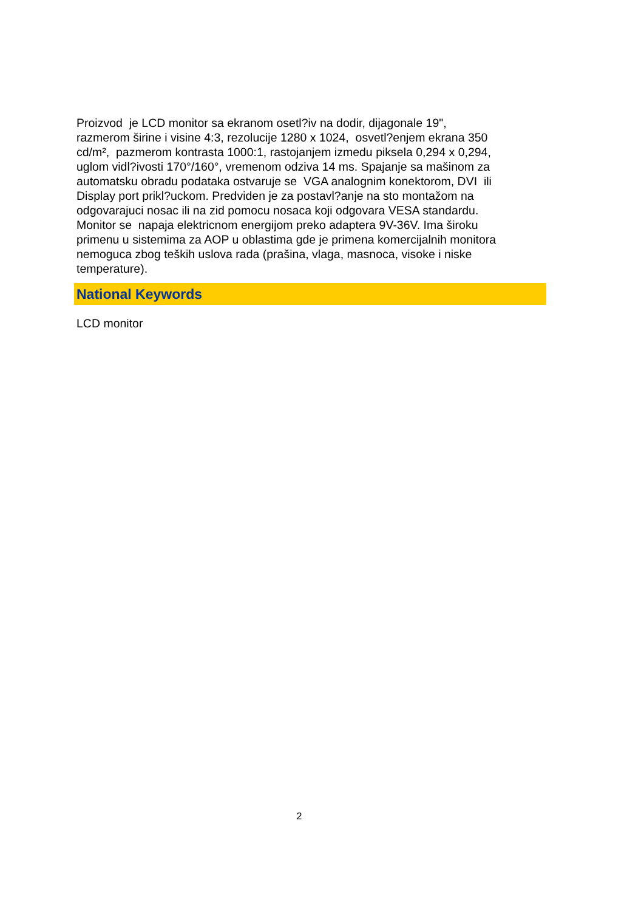Proizvod je LCD monitor sa ekranom osetl?iv na dodir, dijagonale 19",
razmerom širine i visine 4:3, rezolucije 1280 x 1024, osvetl?enjem ekrana 350
cd/m², pazmerom kontrasta 1000:1, rastojanjem izmedu piksela 0,294 x 0,294,
uglom vidl?ivosti 170°/160°, vremenom odziva 14 ms. Spajanje sa mašinom za
automatsku obradu podataka ostvaruje se VGA analognim konektorom, DVI ili
Display port prikl?uckom. Predviden je za postavl?anje na sto montažom na
odgovarajuci nosac ili na zid pomocu nosaca koji odgovara VESA standardu.
Monitor se napaja elektricnom energijom preko adaptera 9V-36V. Ima široku
primenu u sistemima za AOP u oblastima gde je primena komercijalnih monitora
nemoguca zbog teških uslova rada (prašina, vlaga, masnoca, visoke i niske
temperature).
National Keywords
LCD monitor
2